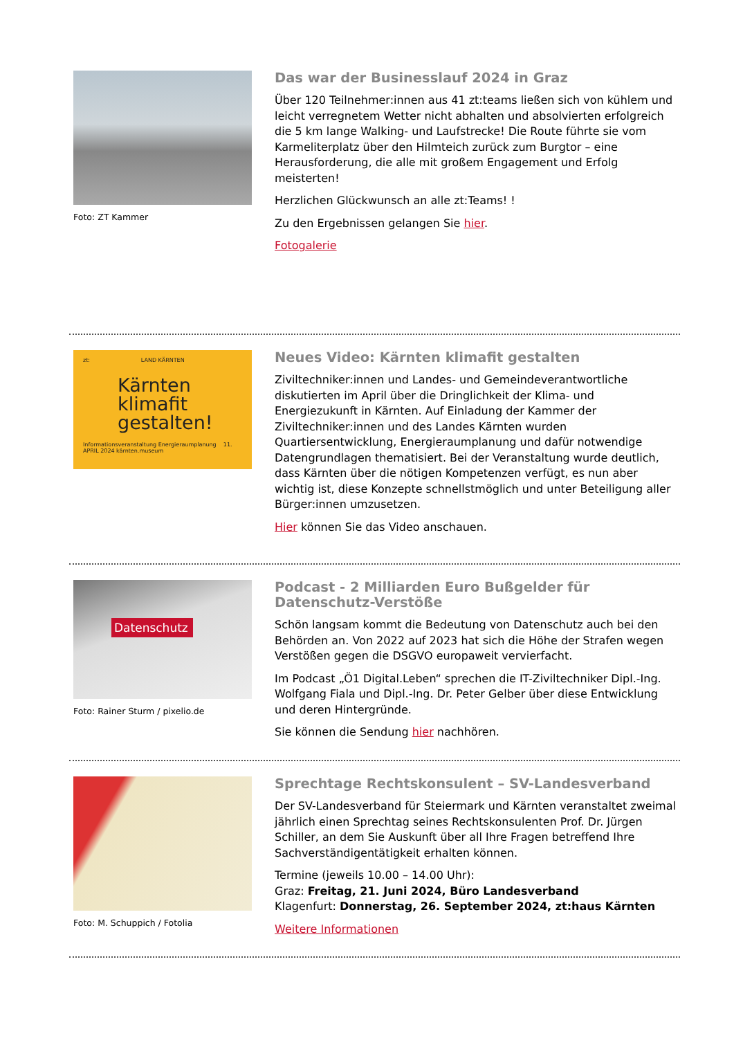Foto: ZT Kammer
Das war der Businesslauf 2024 in Graz
Über 120 Teilnehmer:innen aus 41 zt:teams ließen sich von kühlem und leicht verregnetem Wetter nicht abhalten und absolvierten erfolgreich die 5 km lange Walking- und Laufstrecke! Die Route führte sie vom Karmeliterplatz über den Hilmteich zurück zum Burgtor – eine Herausforderung, die alle mit großem Engagement und Erfolg meisterten!
Herzlichen Glückwunsch an alle zt:Teams! !
Zu den Ergebnissen gelangen Sie hier.
Fotogalerie
zt: LAND KÄRNTEN
Kärnten klimafit gestalten!
Informationsveranstaltung Energieraumplanung 11. APRIL 2024 kärnten.museum
Neues Video: Kärnten klimafit gestalten
Ziviltechniker:innen und Landes- und Gemeindeverantwortliche diskutierten im April über die Dringlichkeit der Klima- und Energiezukunft in Kärnten. Auf Einladung der Kammer der Ziviltechniker:innen und des Landes Kärnten wurden Quartiersentwicklung, Energieraumplanung und dafür notwendige Datengrundlagen thematisiert. Bei der Veranstaltung wurde deutlich, dass Kärnten über die nötigen Kompetenzen verfügt, es nun aber wichtig ist, diese Konzepte schnellstmöglich und unter Beteiligung aller Bürger:innen umzusetzen.
Hier können Sie das Video anschauen.
Datenschutz
Foto: Rainer Sturm / pixelio.de
Podcast - 2 Milliarden Euro Bußgelder für Datenschutz-Verstöße
Schön langsam kommt die Bedeutung von Datenschutz auch bei den Behörden an. Von 2022 auf 2023 hat sich die Höhe der Strafen wegen Verstößen gegen die DSGVO europaweit vervierfacht.
Im Podcast „Ö1 Digital.Leben“ sprechen die IT-Ziviltechniker Dipl.-Ing. Wolfgang Fiala und Dipl.-Ing. Dr. Peter Gelber über diese Entwicklung und deren Hintergründe.
Sie können die Sendung hier nachhören.
Foto: M. Schuppich / Fotolia
Sprechtage Rechtskonsulent – SV-Landesverband
Der SV-Landesverband für Steiermark und Kärnten veranstaltet zweimal jährlich einen Sprechtag seines Rechtskonsulenten Prof. Dr. Jürgen Schiller, an dem Sie Auskunft über all Ihre Fragen betreffend Ihre Sachverständigentätigkeit erhalten können.
Termine (jeweils 10.00 – 14.00 Uhr):
Graz: Freitag, 21. Juni 2024, Büro Landesverband
Klagenfurt: Donnerstag, 26. September 2024, zt:haus Kärnten
Weitere Informationen